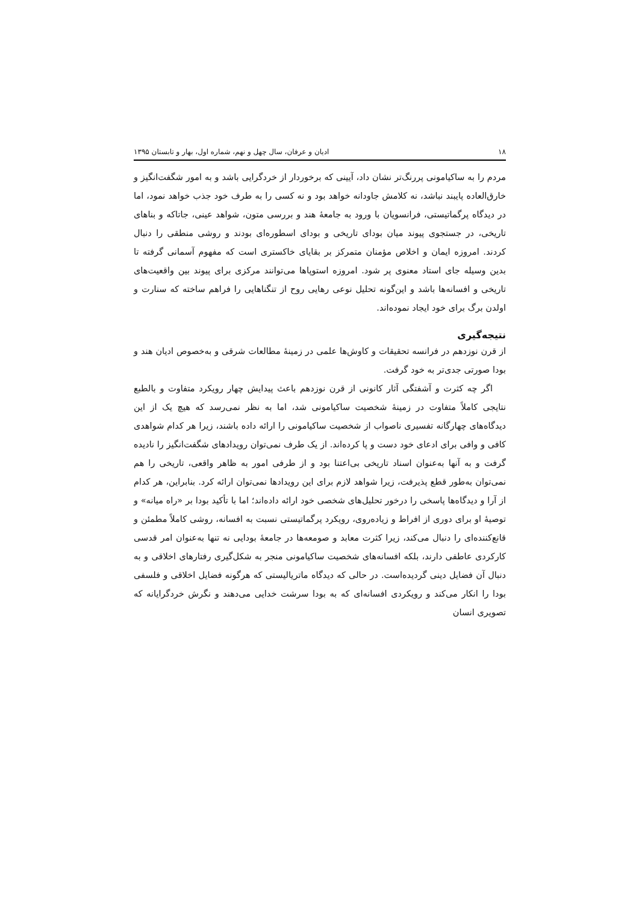۱۸ ادیان و عرفان، سال چهل و نهم، شماره اول، بهار و تابستان ۱۳۹۵
مردم را به ساکیامونی پررنگ‌تر نشان داد، آیینی که برخوردار از خردگرایی باشد و به امور شگفت‌انگیز و خارق‌العاده پایبند نباشد، نه کلامش جاودانه خواهد بود و نه کسی را به طرف خود جذب خواهد نمود، اما در دیدگاه پرگماتیستی، فرانسویان با ورود به جامعهٔ هند و بررسی متون، شواهد عینی، جاتاکه و بناهای تاریخی، در جستجوی پیوند میان بودای تاریخی و بودای اسطوره‌ای بودند و روشی منطقی را دنبال کردند. امروزه ایمان و اخلاص مؤمنان متمرکز بر بقایای خاکستری است که مفهوم آسمانی گرفته تا بدین وسیله جای استاد معنوی پر شود. امروزه استوپاها می‌توانند مرکزی برای پیوند بین واقعیت‌های تاریخی و افسانه‌ها باشد و این‌گونه تحلیل نوعی رهایی روح از تنگناهایی را فراهم ساخته که سنارت و اولدن برگ برای خود ایجاد نموده‌اند.
نتیجه‌گیری
از قرن نوزدهم در فرانسه تحقیقات و کاوش‌ها علمی در زمینهٔ مطالعات شرقی و به‌خصوص ادیان هند و بودا صورتی جدی‌تر به خود گرفت.
اگر چه کثرت و آشفتگی آثار کانونی از قرن نوزدهم باعث پیدایش چهار رویکرد متفاوت و بالطبع نتایجی کاملاً متفاوت در زمینهٔ شخصیت ساکیامونی شد، اما به نظر نمی‌رسد که هیچ یک از این دیدگاه‌های چهارگانه تفسیری ناصواب از شخصیت ساکیامونی را ارائه داده باشند، زیرا هر کدام شواهدی کافی و وافی برای ادعای خود دست و پا کرده‌اند. از یک طرف نمی‌توان رویدادهای شگفت‌انگیز را نادیده گرفت و به آنها به‌عنوان اسناد تاریخی بی‌اعتنا بود و از طرفی امور به ظاهر واقعی، تاریخی را هم نمی‌توان به‌طور قطع پذیرفت، زیرا شواهد لازم برای این رویدادها نمی‌توان ارائه کرد. بنابراین، هر کدام از آرا و دیدگاه‌ها پاسخی را درخور تحلیل‌های شخصی خود ارائه داده‌اند؛ اما با تأکید بودا بر «راه میانه» و توصیهٔ او برای دوری از افراط و زیاده‌روی، رویکرد پرگماتیستی نسبت به افسانه، روشی کاملاً مطمئن و قانع‌کننده‌ای را دنبال می‌کند، زیرا کثرت معابد و صومعه‌ها در جامعهٔ بودایی نه تنها به‌عنوان امر قدسی کارکردی عاطفی دارند، بلکه افسانه‌های شخصیت ساکیامونی منجر به شکل‌گیری رفتارهای اخلاقی و به دنبال آن فضایل دینی گردیده‌است. در حالی که دیدگاه ماتریالیستی که هرگونه فضایل اخلاقی و فلسفی بودا را انکار می‌کند و رویکردی افسانه‌ای که به بودا سرشت خدایی می‌دهند و نگرش خردگرایانه که تصویری انسان